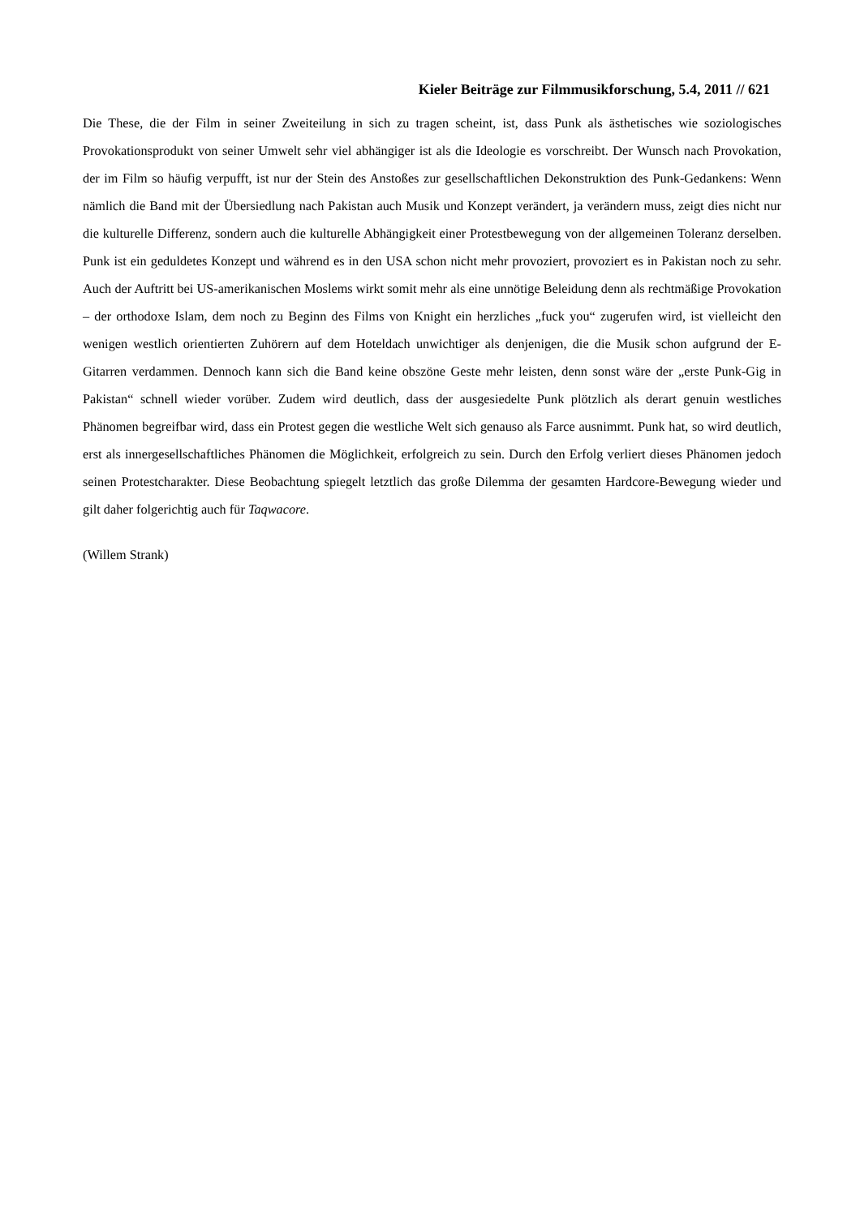Kieler Beiträge zur Filmmusikforschung, 5.4, 2011 // 621
Die These, die der Film in seiner Zweiteilung in sich zu tragen scheint, ist, dass Punk als ästhetisches wie soziologisches Provokationsprodukt von seiner Umwelt sehr viel abhängiger ist als die Ideologie es vorschreibt. Der Wunsch nach Provokation, der im Film so häufig verpufft, ist nur der Stein des Anstoßes zur gesellschaftlichen Dekonstruktion des Punk-Gedankens: Wenn nämlich die Band mit der Übersiedlung nach Pakistan auch Musik und Konzept verändert, ja verändern muss, zeigt dies nicht nur die kulturelle Differenz, sondern auch die kulturelle Abhängigkeit einer Protestbewegung von der allgemeinen Toleranz derselben. Punk ist ein geduldetes Konzept und während es in den USA schon nicht mehr provoziert, provoziert es in Pakistan noch zu sehr. Auch der Auftritt bei US-amerikanischen Moslems wirkt somit mehr als eine unnötige Beleidung denn als rechtmäßige Provokation – der orthodoxe Islam, dem noch zu Beginn des Films von Knight ein herzliches „fuck you“ zugerufen wird, ist vielleicht den wenigen westlich orientierten Zuhörern auf dem Hoteldach unwichtiger als denjenigen, die die Musik schon aufgrund der E-Gitarren verdammen. Dennoch kann sich die Band keine obszöne Geste mehr leisten, denn sonst wäre der „erste Punk-Gig in Pakistan“ schnell wieder vorüber. Zudem wird deutlich, dass der ausgesiedelte Punk plötzlich als derart genuin westliches Phänomen begreifbar wird, dass ein Protest gegen die westliche Welt sich genauso als Farce ausnimmt. Punk hat, so wird deutlich, erst als innergesellschaftliches Phänomen die Möglichkeit, erfolgreich zu sein. Durch den Erfolg verliert dieses Phänomen jedoch seinen Protestcharakter. Diese Beobachtung spiegelt letztlich das große Dilemma der gesamten Hardcore-Bewegung wieder und gilt daher folgerichtig auch für Taqwacore.
(Willem Strank)